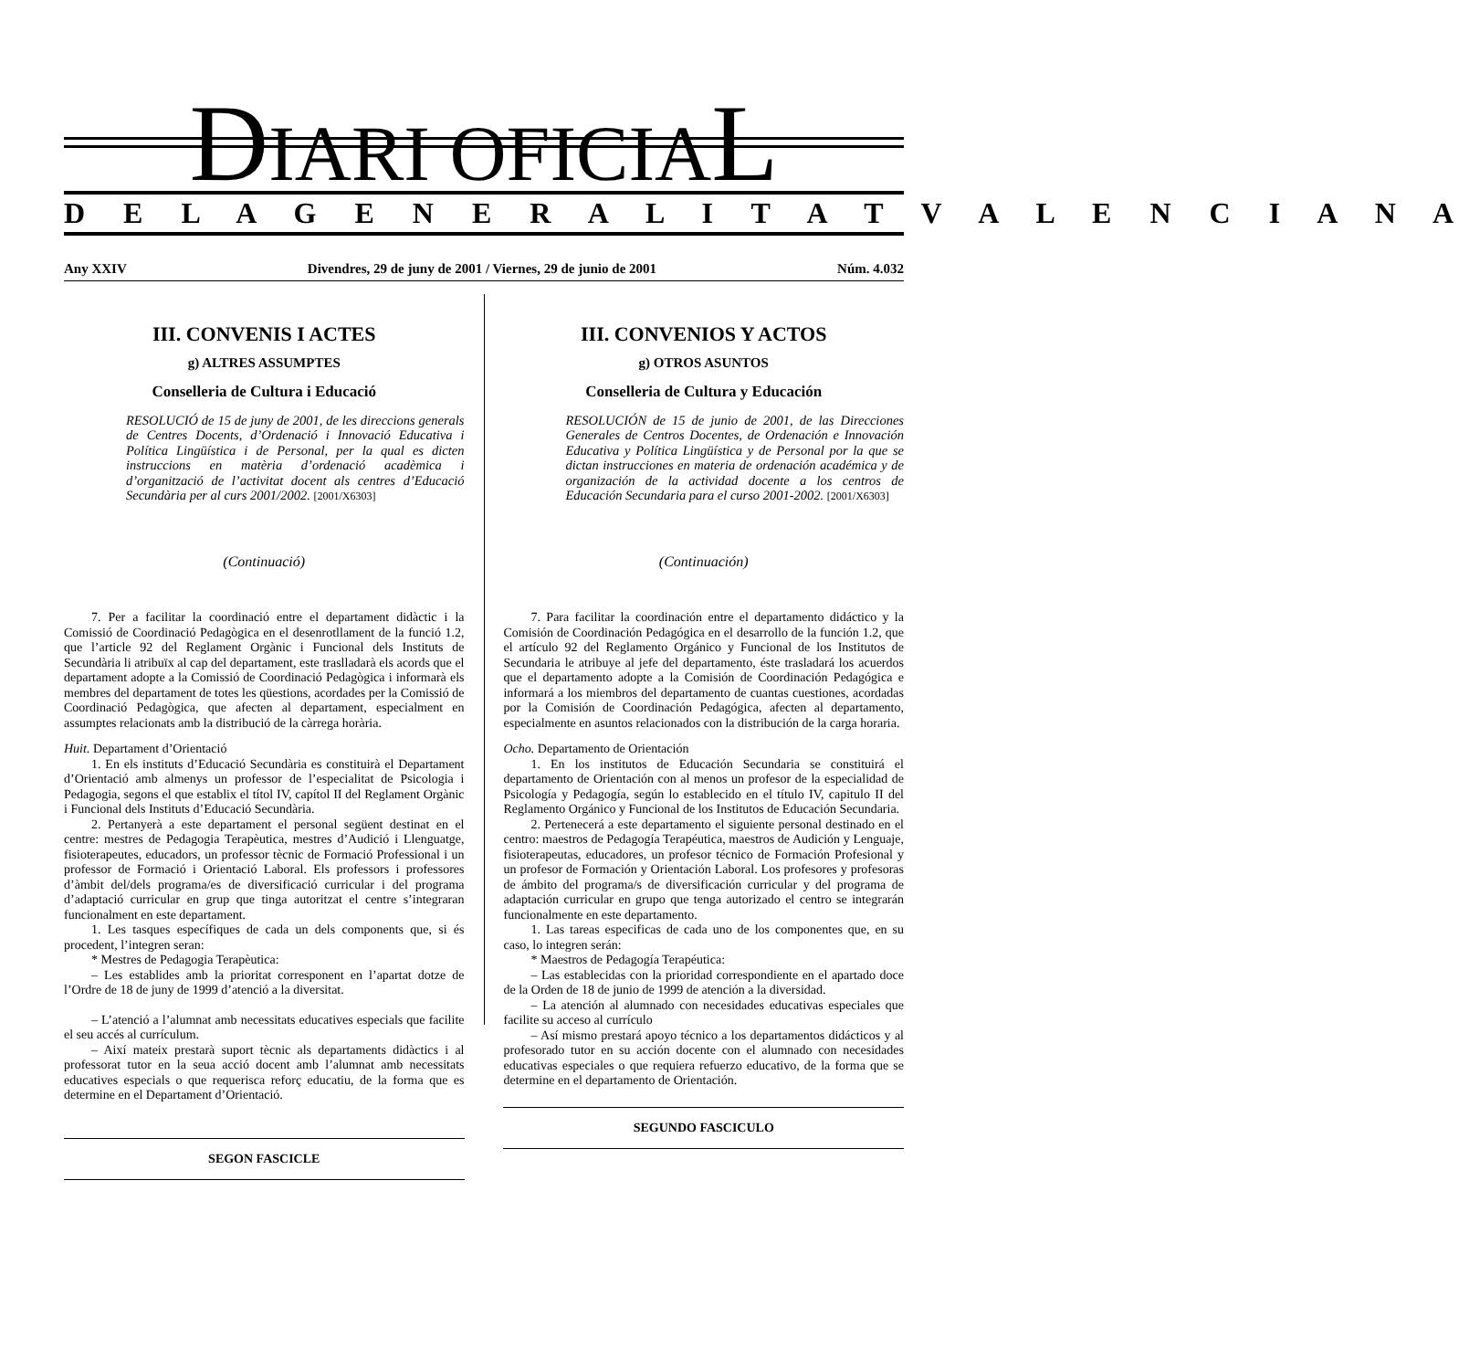DIARI OFICIAL
D E L A G E N E R A L I T A T V A L E N C I A N A
Any XXIV Divendres, 29 de juny de 2001 / Viernes, 29 de junio de 2001 Núm. 4.032
III. CONVENIS I ACTES
g) ALTRES ASSUMPTES
Conselleria de Cultura i Educació
RESOLUCIÓ de 15 de juny de 2001, de les direccions generals de Centres Docents, d’Ordenació i Innovació Educativa i Política Lingüística i de Personal, per la qual es dicten instruccions en matèria d’ordenació acadèmica i d’organització de l’activitat docent als centres d’Educació Secundària per al curs 2001/2002. [2001/X6303]
(Continuació)
7. Per a facilitar la coordinació entre el departament didàctic i la Comissió de Coordinació Pedagògica en el desenrotllament de la funció 1.2, que l’article 92 del Reglament Orgànic i Funcional dels Instituts de Secundària li atribuïx al cap del departament, este traslladarà els acords que el departament adopte a la Comissió de Coordinació Pedagògica i informarà els membres del departament de totes les qüestions, acordades per la Comissió de Coordinació Pedagògica, que afecten al departament, especialment en assumptes relacionats amb la distribució de la càrrega horària.
Huit. Departament d’Orientació
1. En els instituts d’Educació Secundària es constituirà el Departament d’Orientació amb almenys un professor de l’especialitat de Psicologia i Pedagogia, segons el que establix el títol IV, capítol II del Reglament Orgànic i Funcional dels Instituts d’Educació Secundària.
2. Pertanyerà a este departament el personal següent destinat en el centre: mestres de Pedagogia Terapèutica, mestres d’Audició i Llenguatge, fisioterapeutes, educadors, un professor tècnic de Formació Professional i un professor de Formació i Orientació Laboral. Els professors i professores d’àmbit del/dels programa/es de diversificació curricular i del programa d’adaptació curricular en grup que tinga autoritzat el centre s’integraran funcionalment en este departament.
1. Les tasques específiques de cada un dels components que, si és procedent, l’integren seran:
* Mestres de Pedagogia Terapèutica:
– Les establides amb la prioritat corresponent en l’apartat dotze de l’Ordre de 18 de juny de 1999 d’atenció a la diversitat.
– L’atenció a l’alumnat amb necessitats educatives especials que facilite el seu accés al currículum.
– Així mateix prestarà suport tècnic als departaments didàctics i al professorat tutor en la seua acció docent amb l’alumnat amb necessitats educatives especials o que requerisca reforç educatiu, de la forma que es determine en el Departament d’Orientació.
SEGON FASCICLE
III. CONVENIOS Y ACTOS
g) OTROS ASUNTOS
Conselleria de Cultura y Educación
RESOLUCIÓN de 15 de junio de 2001, de las Direcciones Generales de Centros Docentes, de Ordenación e Innovación Educativa y Política Lingüística y de Personal por la que se dictan instrucciones en materia de ordenación académica y de organización de la actividad docente a los centros de Educación Secundaria para el curso 2001-2002. [2001/X6303]
(Continuación)
7. Para facilitar la coordinación entre el departamento didáctico y la Comisión de Coordinación Pedagógica en el desarrollo de la función 1.2, que el artículo 92 del Reglamento Orgánico y Funcional de los Institutos de Secundaria le atribuye al jefe del departamento, éste trasladará los acuerdos que el departamento adopte a la Comisión de Coordinación Pedagógica e informará a los miembros del departamento de cuantas cuestiones, acordadas por la Comisión de Coordinación Pedagógica, afecten al departamento, especialmente en asuntos relacionados con la distribución de la carga horaria.
Ocho. Departamento de Orientación
1. En los institutos de Educación Secundaria se constituirá el departamento de Orientación con al menos un profesor de la especialidad de Psicología y Pedagogía, según lo establecido en el título IV, capitulo II del Reglamento Orgánico y Funcional de los Institutos de Educación Secundaria.
2. Pertenecerá a este departamento el siguiente personal destinado en el centro: maestros de Pedagogía Terapéutica, maestros de Audición y Lenguaje, fisioterapeutas, educadores, un profesor técnico de Formación Profesional y un profesor de Formación y Orientación Laboral. Los profesores y profesoras de ámbito del programa/s de diversificación curricular y del programa de adaptación curricular en grupo que tenga autorizado el centro se integrarán funcionalmente en este departamento.
1. Las tareas especificas de cada uno de los componentes que, en su caso, lo integren serán:
* Maestros de Pedagogía Terapéutica:
– Las establecidas con la prioridad correspondiente en el apartado doce de la Orden de 18 de junio de 1999 de atención a la diversidad.
– La atención al alumnado con necesidades educativas especiales que facilite su acceso al currículo
– Así mismo prestará apoyo técnico a los departamentos didácticos y al profesorado tutor en su acción docente con el alumnado con necesidades educativas especiales o que requiera refuerzo educativo, de la forma que se determine en el departamento de Orientación.
SEGUNDO FASCICULO